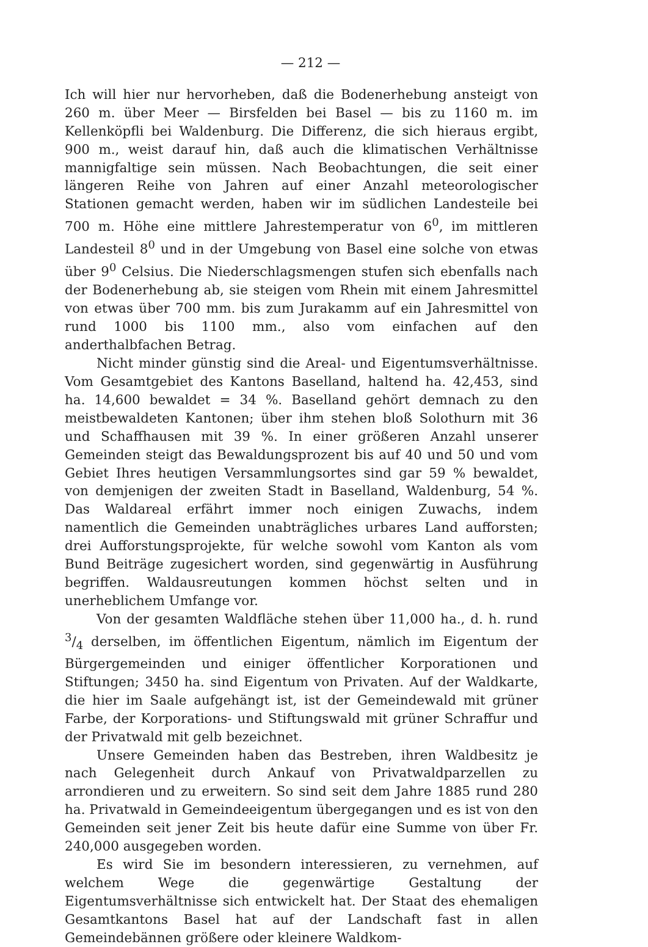— 212 —
Ich will hier nur hervorheben, daß die Bodenerhebung ansteigt von 260 m. über Meer — Birsfelden bei Basel — bis zu 1160 m. im Kellenköpfli bei Waldenburg. Die Differenz, die sich hieraus ergibt, 900 m., weist darauf hin, daß auch die klimatischen Verhältnisse mannigfaltige sein müssen. Nach Beobachtungen, die seit einer längeren Reihe von Jahren auf einer Anzahl meteorologischer Stationen gemacht werden, haben wir im südlichen Landesteile bei 700 m. Höhe eine mittlere Jahrestemperatur von 6<sup>0</sup>, im mittleren Landesteil 8<sup>0</sup> und in der Umgebung von Basel eine solche von etwas über 9<sup>0</sup> Celsius. Die Niederschlagsmengen stufen sich ebenfalls nach der Bodenerhebung ab, sie steigen vom Rhein mit einem Jahresmittel von etwas über 700 mm. bis zum Jurakamm auf ein Jahresmittel von rund 1000 bis 1100 mm., also vom einfachen auf den anderthalbfachen Betrag.
Nicht minder günstig sind die Areal- und Eigentumsverhältnisse. Vom Gesamtgebiet des Kantons Baselland, haltend ha. 42,453, sind ha. 14,600 bewaldet = 34 %. Baselland gehört demnach zu den meistbewaldeten Kantonen; über ihm stehen bloß Solothurn mit 36 und Schaffhausen mit 39 %. In einer größeren Anzahl unserer Gemeinden steigt das Bewaldungsprozent bis auf 40 und 50 und vom Gebiet Ihres heutigen Versammlungsortes sind gar 59 % bewaldet, von demjenigen der zweiten Stadt in Baselland, Waldenburg, 54 %. Das Waldareal erfährt immer noch einigen Zuwachs, indem namentlich die Gemeinden unabträgliches urbares Land aufforsten; drei Aufforstungsprojekte, für welche sowohl vom Kanton als vom Bund Beiträge zugesichert worden, sind gegenwärtig in Ausführung begriffen. Waldausreutungen kommen höchst selten und in unerheblichem Umfange vor.
Von der gesamten Waldfläche stehen über 11,000 ha., d. h. rund 3/4 derselben, im öffentlichen Eigentum, nämlich im Eigentum der Bürgergemeinden und einiger öffentlicher Korporationen und Stiftungen; 3450 ha. sind Eigentum von Privaten. Auf der Waldkarte, die hier im Saale aufgehängt ist, ist der Gemeindewald mit grüner Farbe, der Korporations- und Stiftungswald mit grüner Schraffur und der Privatwald mit gelb bezeichnet.
Unsere Gemeinden haben das Bestreben, ihren Waldbesitz je nach Gelegenheit durch Ankauf von Privatwaldparzellen zu arrondieren und zu erweitern. So sind seit dem Jahre 1885 rund 280 ha. Privatwald in Gemeindeeigentum übergegangen und es ist von den Gemeinden seit jener Zeit bis heute dafür eine Summe von über Fr. 240,000 ausgegeben worden.
Es wird Sie im besondern interessieren, zu vernehmen, auf welchem Wege die gegenwärtige Gestaltung der Eigentumsverhältnisse sich entwickelt hat. Der Staat des ehemaligen Gesamtkantons Basel hat auf der Landschaft fast in allen Gemeindebännen größere oder kleinere Waldkom-